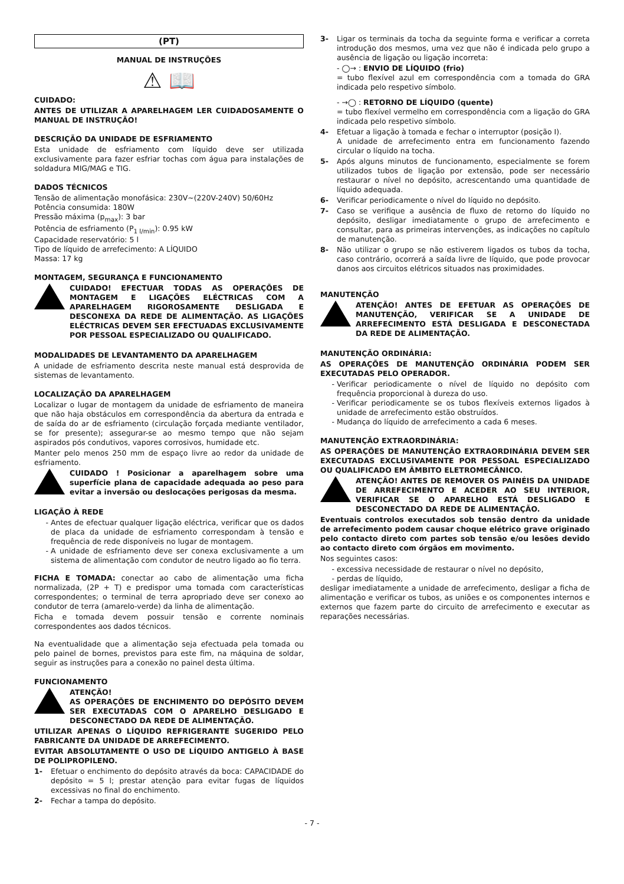(PT)
MANUAL DE INSTRUÇÕES
⚠ 📖
CUIDADO:
ANTES DE UTILIZAR A APARELHAGEM LER CUIDADOSAMENTE O MANUAL DE INSTRUÇÃO!
DESCRIÇÃO DA UNIDADE DE ESFRIAMENTO
Esta unidade de esfriamento com líquido deve ser utilizada exclusivamente para fazer esfriar tochas com água para instalações de soldadura MIG/MAG e TIG.
DADOS TÉCNICOS
Tensão de alimentação monofásica: 230V~(220V-240V) 50/60Hz
Potência consumida: 180W
Pressão máxima (p<sub>max</sub>): 3 bar
Potência de esfriamento (P<sub>1 l/min</sub>): 0.95 kW
Capacidade reservatório: 5 l
Tipo de líquido de arrefecimento: A LÍQUIDO
Massa: 17 kg
MONTAGEM, SEGURANÇA E FUNCIONAMENTO
CUIDADO! EFECTUAR TODAS AS OPERAÇÕES DE MONTAGEM E LIGAÇÕES ELÉCTRICAS COM A APARELHAGEM RIGOROSAMENTE DESLIGADA E DESCONEXA DA REDE DE ALIMENTAÇÃO. AS LIGAÇÕES ELÉCTRICAS DEVEM SER EFECTUADAS EXCLUSIVAMENTE POR PESSOAL ESPECIALIZADO OU QUALIFICADO.
MODALIDADES DE LEVANTAMENTO DA APARELHAGEM
A unidade de esfriamento descrita neste manual está desprovida de sistemas de levantamento.
LOCALIZAÇÃO DA APARELHAGEM
Localizar o lugar de montagem da unidade de esfriamento de maneira que não haja obstáculos em correspondência da abertura da entrada e de saída do ar de esfriamento (circulação forçada mediante ventilador, se for presente); assegurar-se ao mesmo tempo que não sejam aspirados pós condutivos, vapores corrosivos, humidade etc.
Manter pelo menos 250 mm de espaço livre ao redor da unidade de esfriamento.
CUIDADO ! Posicionar a aparelhagem sobre uma superfície plana de capacidade adequada ao peso para evitar a inversão ou deslocações perigosas da mesma.
LIGAÇÃO À REDE
Antes de efectuar qualquer ligação eléctrica, verificar que os dados de placa da unidade de esfriamento correspondam à tensão e frequência de rede disponíveis no lugar de montagem.
A unidade de esfriamento deve ser conexa exclusivamente a um sistema de alimentação com condutor de neutro ligado ao fio terra.
FICHA E TOMADA: conectar ao cabo de alimentação uma ficha normalizada, (2P + T) e predispor uma tomada com características correspondentes; o terminal de terra apropriado deve ser conexo ao condutor de terra (amarelo-verde) da linha de alimentação.
Ficha e tomada devem possuir tensão e corrente nominais correspondentes aos dados técnicos.
Na eventualidade que a alimentação seja efectuada pela tomada ou pelo painel de bornes, previstos para este fim, na máquina de soldar, seguir as instruções para a conexão no painel desta última.
FUNCIONAMENTO
ATENÇÃO!
AS OPERAÇÕES DE ENCHIMENTO DO DEPÓSITO DEVEM SER EXECUTADAS COM O APARELHO DESLIGADO E DESCONECTADO DA REDE DE ALIMENTAÇÃO.
UTILIZAR APENAS O LÍQUIDO REFRIGERANTE SUGERIDO PELO FABRICANTE DA UNIDADE DE ARREFECIMENTO.
EVITAR ABSOLUTAMENTE O USO DE LÍQUIDO ANTIGELO À BASE DE POLIPROPILENO.
1- Efetuar o enchimento do depósito através da boca: CAPACIDADE do depósito = 5 l; prestar atenção para evitar fugas de líquidos excessivas no final do enchimento.
2- Fechar a tampa do depósito.
3- Ligar os terminais da tocha da seguinte forma e verificar a correta introdução dos mesmos, uma vez que não é indicada pelo grupo a ausência de ligação ou ligação incorreta:
- ◯→ : ENVIO DE LÍQUIDO (frio)
= tubo flexível azul em correspondência com a tomada do GRA indicada pelo respetivo símbolo.
- →◯ : RETORNO DE LÍQUIDO (quente)
= tubo flexível vermelho em correspondência com a ligação do GRA indicada pelo respetivo símbolo.
4- Efetuar a ligação à tomada e fechar o interruptor (posição I).
A unidade de arrefecimento entra em funcionamento fazendo circular o líquido na tocha.
5- Após alguns minutos de funcionamento, especialmente se forem utilizados tubos de ligação por extensão, pode ser necessário restaurar o nível no depósito, acrescentando uma quantidade de líquido adequada.
6- Verificar periodicamente o nível do líquido no depósito.
7- Caso se verifique a ausência de fluxo de retorno do líquido no depósito, desligar imediatamente o grupo de arrefecimento e consultar, para as primeiras intervenções, as indicações no capítulo de manutenção.
8- Não utilizar o grupo se não estiverem ligados os tubos da tocha, caso contrário, ocorrerá a saída livre de líquido, que pode provocar danos aos circuitos elétricos situados nas proximidades.
MANUTENÇÃO
ATENÇÃO! ANTES DE EFETUAR AS OPERAÇÕES DE MANUTENÇÃO, VERIFICAR SE A UNIDADE DE ARREFECIMENTO ESTÁ DESLIGADA E DESCONECTADA DA REDE DE ALIMENTAÇÃO.
MANUTENÇÃO ORDINÁRIA:
AS OPERAÇÕES DE MANUTENÇÃO ORDINÁRIA PODEM SER EXECUTADAS PELO OPERADOR.
Verificar periodicamente o nível de líquido no depósito com frequência proporcional à dureza do uso.
Verificar periodicamente se os tubos flexíveis externos ligados à unidade de arrefecimento estão obstruídos.
Mudança do líquido de arrefecimento a cada 6 meses.
MANUTENÇÃO EXTRAORDINÁRIA:
AS OPERAÇÕES DE MANUTENÇÃO EXTRAORDINÁRIA DEVEM SER EXECUTADAS EXCLUSIVAMENTE POR PESSOAL ESPECIALIZADO OU QUALIFICADO EM ÂMBITO ELETROMECÂNICO.
ATENÇÃO! ANTES DE REMOVER OS PAINÉIS DA UNIDADE DE ARREFECIMENTO E ACEDER AO SEU INTERIOR, VERIFICAR SE O APARELHO ESTÁ DESLIGADO E DESCONECTADO DA REDE DE ALIMENTAÇÃO.
Eventuais controlos executados sob tensão dentro da unidade de arrefecimento podem causar choque elétrico grave originado pelo contacto direto com partes sob tensão e/ou lesões devido ao contacto direto com órgãos em movimento.
Nos seguintes casos:
excessiva necessidade de restaurar o nível no depósito,
perdas de líquido,
desligar imediatamente a unidade de arrefecimento, desligar a ficha de alimentação e verificar os tubos, as uniões e os componentes internos e externos que fazem parte do circuito de arrefecimento e executar as reparações necessárias.
- 7 -